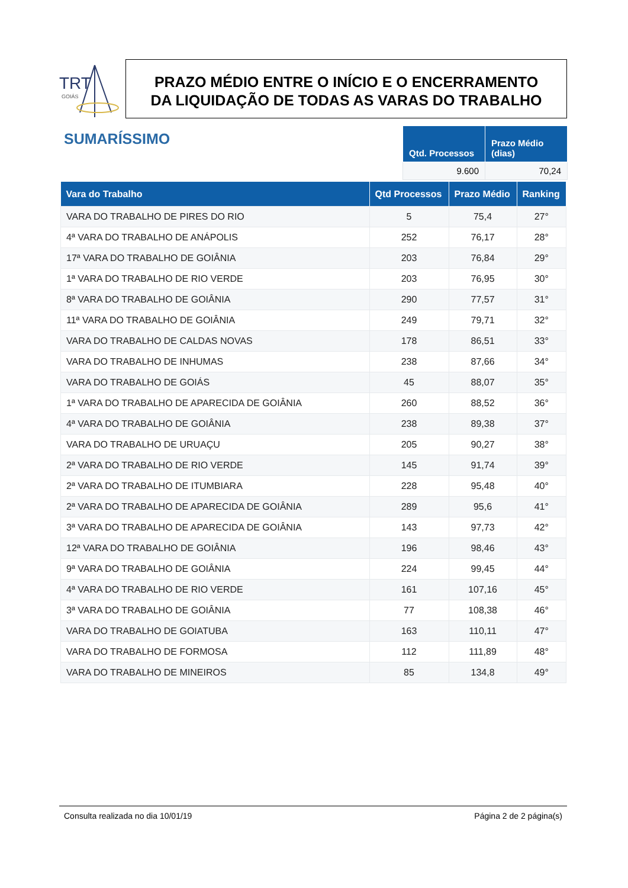TRT
GOIÁS
PRAZO MÉDIO ENTRE O INÍCIO E O ENCERRAMENTO
DA LIQUIDAÇÃO DE TODAS AS VARAS DO TRABALHO
SUMARÍSSIMO
| Qtd. Processos | Prazo Médio (dias) |
| --- | --- |
| 9.600 | 70,24 |
| Vara do Trabalho | Qtd Processos | Prazo Médio | Ranking |
| --- | --- | --- | --- |
| VARA DO TRABALHO DE PIRES DO RIO | 5 | 75,4 | 27° |
| 4ª VARA DO TRABALHO DE ANÁPOLIS | 252 | 76,17 | 28° |
| 17ª VARA DO TRABALHO DE GOIÂNIA | 203 | 76,84 | 29° |
| 1ª VARA DO TRABALHO DE RIO VERDE | 203 | 76,95 | 30° |
| 8ª VARA DO TRABALHO DE GOIÂNIA | 290 | 77,57 | 31° |
| 11ª VARA DO TRABALHO DE GOIÂNIA | 249 | 79,71 | 32° |
| VARA DO TRABALHO DE CALDAS NOVAS | 178 | 86,51 | 33° |
| VARA DO TRABALHO DE INHUMAS | 238 | 87,66 | 34° |
| VARA DO TRABALHO DE GOIÁS | 45 | 88,07 | 35° |
| 1ª VARA DO TRABALHO DE APARECIDA DE GOIÂNIA | 260 | 88,52 | 36° |
| 4ª VARA DO TRABALHO DE GOIÂNIA | 238 | 89,38 | 37° |
| VARA DO TRABALHO DE URUAÇU | 205 | 90,27 | 38° |
| 2ª VARA DO TRABALHO DE RIO VERDE | 145 | 91,74 | 39° |
| 2ª VARA DO TRABALHO DE ITUMBIARA | 228 | 95,48 | 40° |
| 2ª VARA DO TRABALHO DE APARECIDA DE GOIÂNIA | 289 | 95,6 | 41° |
| 3ª VARA DO TRABALHO DE APARECIDA DE GOIÂNIA | 143 | 97,73 | 42° |
| 12ª VARA DO TRABALHO DE GOIÂNIA | 196 | 98,46 | 43° |
| 9ª VARA DO TRABALHO DE GOIÂNIA | 224 | 99,45 | 44° |
| 4ª VARA DO TRABALHO DE RIO VERDE | 161 | 107,16 | 45° |
| 3ª VARA DO TRABALHO DE GOIÂNIA | 77 | 108,38 | 46° |
| VARA DO TRABALHO DE GOIATUBA | 163 | 110,11 | 47° |
| VARA DO TRABALHO DE FORMOSA | 112 | 111,89 | 48° |
| VARA DO TRABALHO DE MINEIROS | 85 | 134,8 | 49° |
Consulta realizada no dia 10/01/19 Página 2 de 2 página(s)